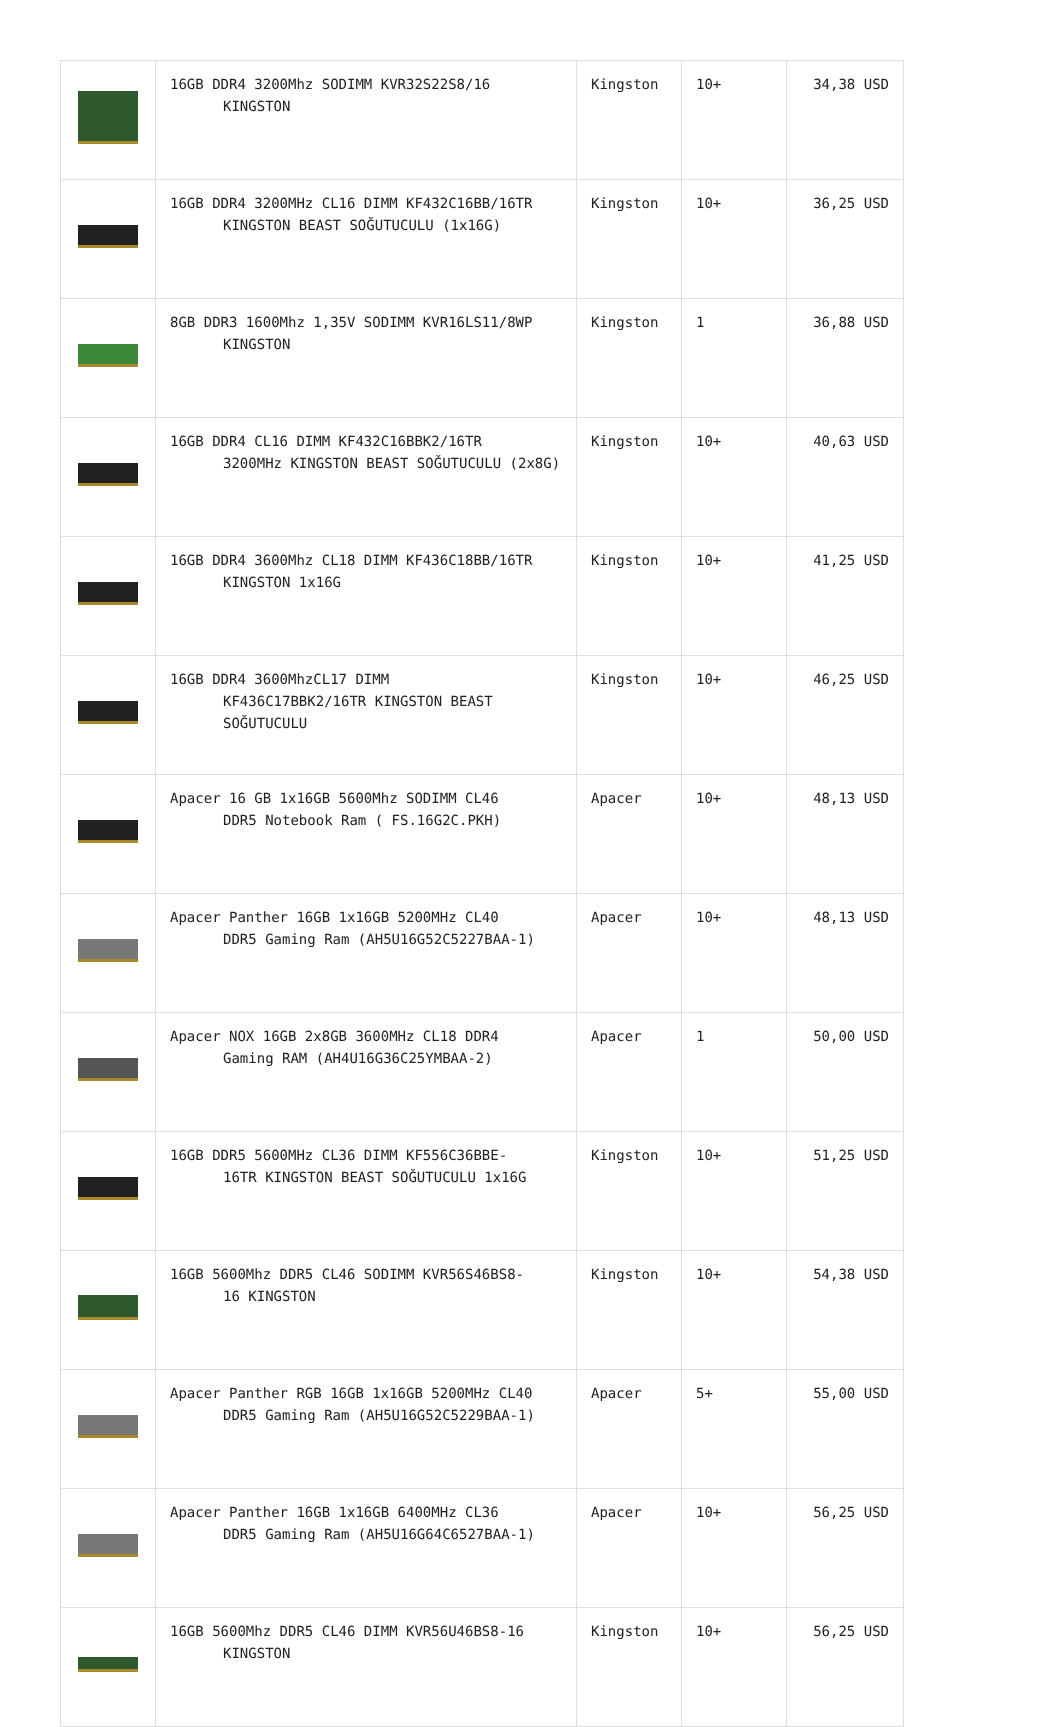| | 16GB DDR4 3200Mhz SODIMM KVR32S22S8/16 KINGSTON | Kingston | 10+ | 34,38 USD |
| | 16GB DDR4 3200MHz CL16 DIMM KF432C16BB/16TR KINGSTON BEAST SOĞUTUCULU (1x16G) | Kingston | 10+ | 36,25 USD |
| | 8GB DDR3 1600Mhz 1,35V SODIMM KVR16LS11/8WP KINGSTON | Kingston | 1 | 36,88 USD |
| | 16GB DDR4 CL16 DIMM KF432C16BBK2/16TR 3200MHz KINGSTON BEAST SOĞUTUCULU (2x8G) | Kingston | 10+ | 40,63 USD |
| | 16GB DDR4 3600Mhz CL18 DIMM KF436C18BB/16TR KINGSTON 1x16G | Kingston | 10+ | 41,25 USD |
| | 16GB DDR4 3600MhzCL17 DIMM KF436C17BBK2/16TR KINGSTON BEAST SOĞUTUCULU | Kingston | 10+ | 46,25 USD |
| | Apacer 16 GB 1x16GB 5600Mhz SODIMM CL46 DDR5 Notebook Ram ( FS.16G2C.PKH) | Apacer | 10+ | 48,13 USD |
| | Apacer Panther 16GB 1x16GB 5200MHz CL40 DDR5 Gaming Ram (AH5U16G52C5227BAA-1) | Apacer | 10+ | 48,13 USD |
| | Apacer NOX 16GB 2x8GB 3600MHz CL18 DDR4 Gaming RAM (AH4U16G36C25YMBAA-2) | Apacer | 1 | 50,00 USD |
| | 16GB DDR5 5600MHz CL36 DIMM KF556C36BBE- 16TR KINGSTON BEAST SOĞUTUCULU 1x16G | Kingston | 10+ | 51,25 USD |
| | 16GB 5600Mhz DDR5 CL46 SODIMM KVR56S46BS8- 16 KINGSTON | Kingston | 10+ | 54,38 USD |
| | Apacer Panther RGB 16GB 1x16GB 5200MHz CL40 DDR5 Gaming Ram (AH5U16G52C5229BAA-1) | Apacer | 5+ | 55,00 USD |
| | Apacer Panther 16GB 1x16GB 6400MHz CL36 DDR5 Gaming Ram (AH5U16G64C6527BAA-1) | Apacer | 10+ | 56,25 USD |
| | 16GB 5600Mhz DDR5 CL46 DIMM KVR56U46BS8-16 KINGSTON | Kingston | 10+ | 56,25 USD |